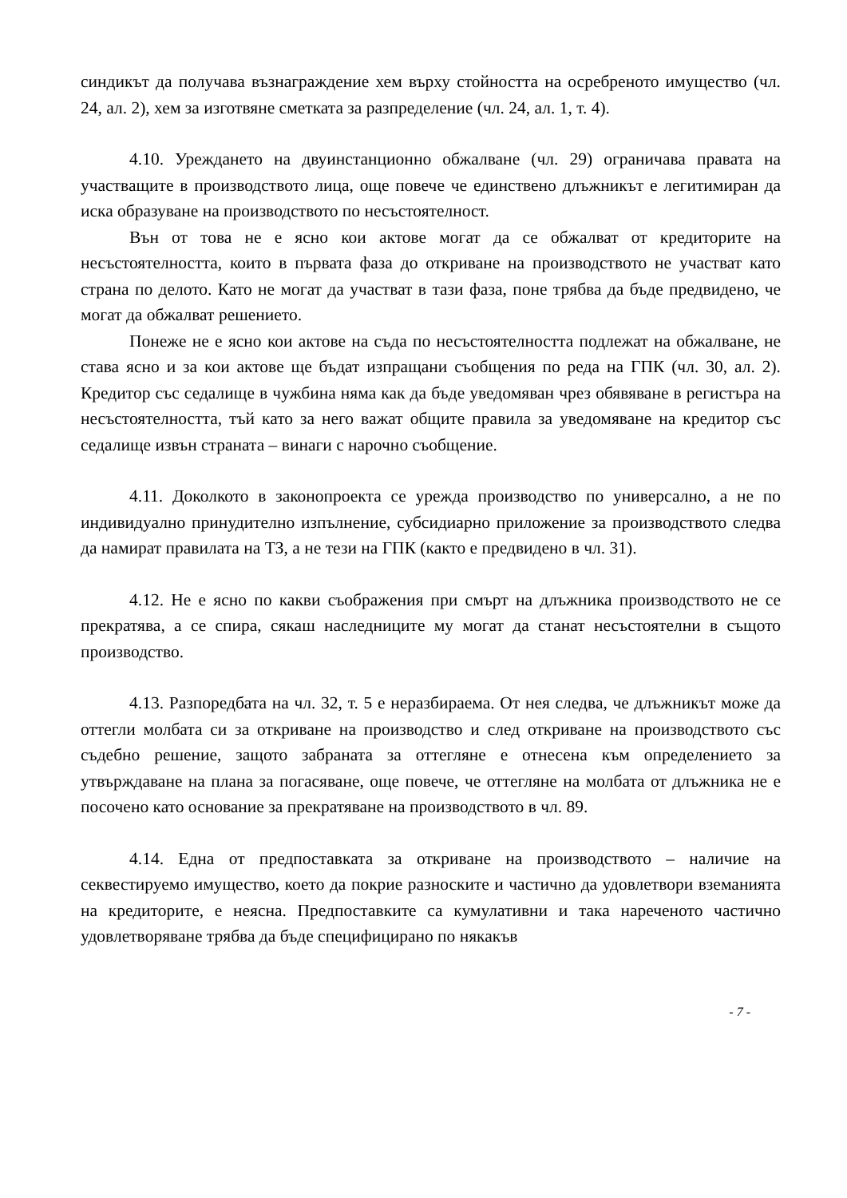синдикът да получава възнаграждение хем върху стойността на осребреното имущество (чл. 24, ал. 2), хем за изготвяне сметката за разпределение (чл. 24, ал. 1, т. 4).
4.10. Уреждането на двуинстанционно обжалване (чл. 29) ограничава правата на участващите в производството лица, още повече че единствено длъжникът е легитимиран да иска образуване на производството по несъстоятелност.
Вън от това не е ясно кои актове могат да се обжалват от кредиторите на несъстоятелността, които в първата фаза до откриване на производството не участват като страна по делото. Като не могат да участват в тази фаза, поне трябва да бъде предвидено, че могат да обжалват решението.
Понеже не е ясно кои актове на съда по несъстоятелността подлежат на обжалване, не става ясно и за кои актове ще бъдат изпращани съобщения по реда на ГПК (чл. 30, ал. 2). Кредитор със седалище в чужбина няма как да бъде уведомяван чрез обявяване в регистъра на несъстоятелността, тъй като за него важат общите правила за уведомяване на кредитор със седалище извън страната – винаги с нарочно съобщение.
4.11. Доколкото в законопроекта се урежда производство по универсално, а не по индивидуално принудително изпълнение, субсидиарно приложение за производството следва да намират правилата на ТЗ, а не тези на ГПК (както е предвидено в чл. 31).
4.12. Не е ясно по какви съображения при смърт на длъжника производството не се прекратява, а се спира, сякаш наследниците му могат да станат несъстоятелни в същото производство.
4.13. Разпоредбата на чл. 32, т. 5 е неразбираема. От нея следва, че длъжникът може да оттегли молбата си за откриване на производство и след откриване на производството със съдебно решение, защото забраната за оттегляне е отнесена към определението за утвърждаване на плана за погасяване, още повече, че оттегляне на молбата от длъжника не е посочено като основание за прекратяване на производството в чл. 89.
4.14. Една от предпоставката за откриване на производството – наличие на секвестируемо имущество, което да покрие разноските и частично да удовлетвори вземанията на кредиторите, е неясна. Предпоставките са кумулативни и така нареченото частично удовлетворяване трябва да бъде специфицирано по някакъв
- 7 -